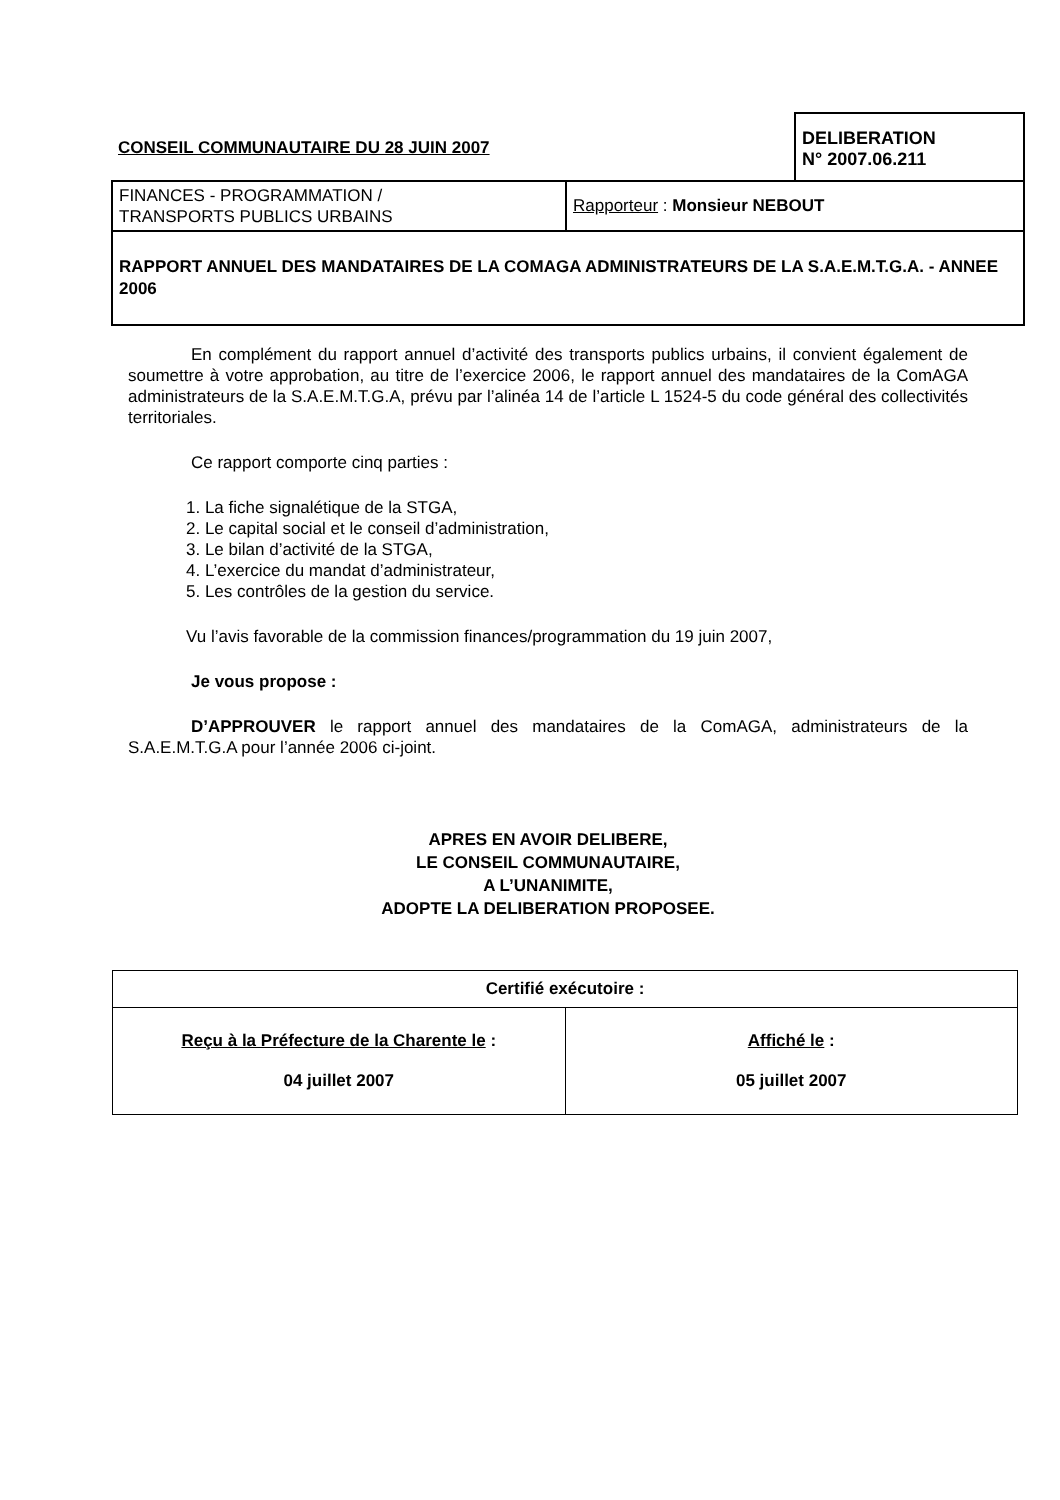| CONSEIL COMMUNAUTAIRE DU 28 JUIN 2007 | | DELIBERATION N° 2007.06.211 |
| FINANCES - PROGRAMMATION / TRANSPORTS PUBLICS URBAINS | Rapporteur : Monsieur NEBOUT | |
| RAPPORT ANNUEL DES MANDATAIRES DE LA COMAGA ADMINISTRATEURS DE LA S.A.E.M.T.G.A. - ANNEE 2006 | | |
En complément du rapport annuel d’activité des transports publics urbains, il convient également de soumettre à votre approbation, au titre de l’exercice 2006, le rapport annuel des mandataires de la ComAGA administrateurs de la S.A.E.M.T.G.A, prévu par l’alinéa 14 de l’article L 1524-5 du code général des collectivités territoriales.
Ce rapport comporte cinq parties :
1. La fiche signalétique de la STGA,
2. Le capital social et le conseil d’administration,
3. Le bilan d’activité de la STGA,
4. L’exercice du mandat d’administrateur,
5. Les contrôles de la gestion du service.
Vu l’avis favorable de la commission finances/programmation du 19 juin 2007,
Je vous propose :
D’APPROUVER le rapport annuel des mandataires de la ComAGA, administrateurs de la S.A.E.M.T.G.A pour l’année 2006 ci-joint.
APRES EN AVOIR DELIBERE,
LE CONSEIL COMMUNAUTAIRE,
A L’UNANIMITE,
ADOPTE LA DELIBERATION PROPOSEE.
| Certifié exécutoire : | |
| Reçu à la Préfecture de la Charente le : 04 juillet 2007 | Affiché le : 05 juillet 2007 |